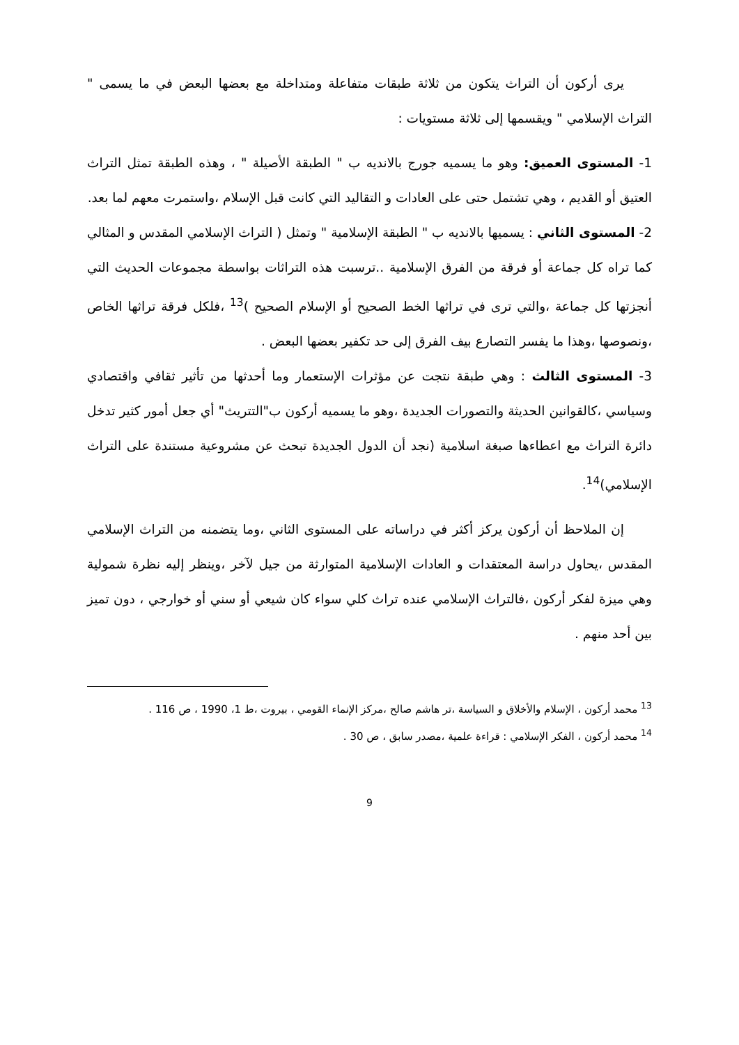يرى أركون أن التراث يتكون من ثلاثة طبقات متفاعلة ومتداخلة مع بعضها البعض في ما يسمى " التراث الإسلامي " ويقسمها إلى ثلاثة مستويات :
1- المستوى العميق: وهو ما يسميه جورج بالانديه ب " الطبقة الأصيلة " ، وهذه الطبقة تمثل التراث العتيق أو القديم ، وهي تشتمل حتى على العادات و التقاليد التي كانت قبل الإسلام ،واستمرت معهم لما بعد.
2- المستوى الثاني : يسميها بالانديه ب " الطبقة الإسلامية " وتمثل ( التراث الإسلامي المقدس و المثالي كما تراه كل جماعة أو فرقة من الفرق الإسلامية ..ترسبت هذه التراثات بواسطة مجموعات الحديث التي أنجزتها كل جماعة ،والتي ترى في تراثها الخط الصحيح أو الإسلام الصحيح )<sup>13</sup> ،فلكل فرقة تراثها الخاص ،ونصوصها ،وهذا ما يفسر التصارع بيف الفرق إلى حد تكفير بعضها البعض .
3- المستوى الثالث : وهي طبقة نتجت عن مؤثرات الإستعمار وما أحدثها من تأثير ثقافي واقتصادي وسياسي ،كالقوانين الحديثة والتصورات الجديدة ،وهو ما يسميه أركون ب"التتريث" أي جعل أمور كثير تدخل دائرة التراث مع اعطاءها صبغة اسلامية (نجد أن الدول الجديدة تبحث عن مشروعية مستندة على التراث الإسلامي)<sup>14</sup>.
إن الملاحظ أن أركون يركز أكثر في دراساته على المستوى الثاني ،وما يتضمنه من التراث الإسلامي المقدس ،يحاول دراسة المعتقدات و العادات الإسلامية المتوارثة من جيل لآخر ،وينظر إليه نظرة شمولية وهي ميزة لفكر أركون ،فالتراث الإسلامي عنده تراث كلي سواء كان شيعي أو سني أو خوارجي ، دون تميز بين أحد منهم .
<sup>13</sup> محمد أركون ، الإسلام والأخلاق و السياسة ،تر هاشم صالح ،مركز الإنماء القومي ، بيروت ،ط 1، 1990 ، ص 116 .
<sup>14</sup> محمد أركون ، الفكر الإسلامي : قراءة علمية ،مصدر سابق ، ص 30 .
9